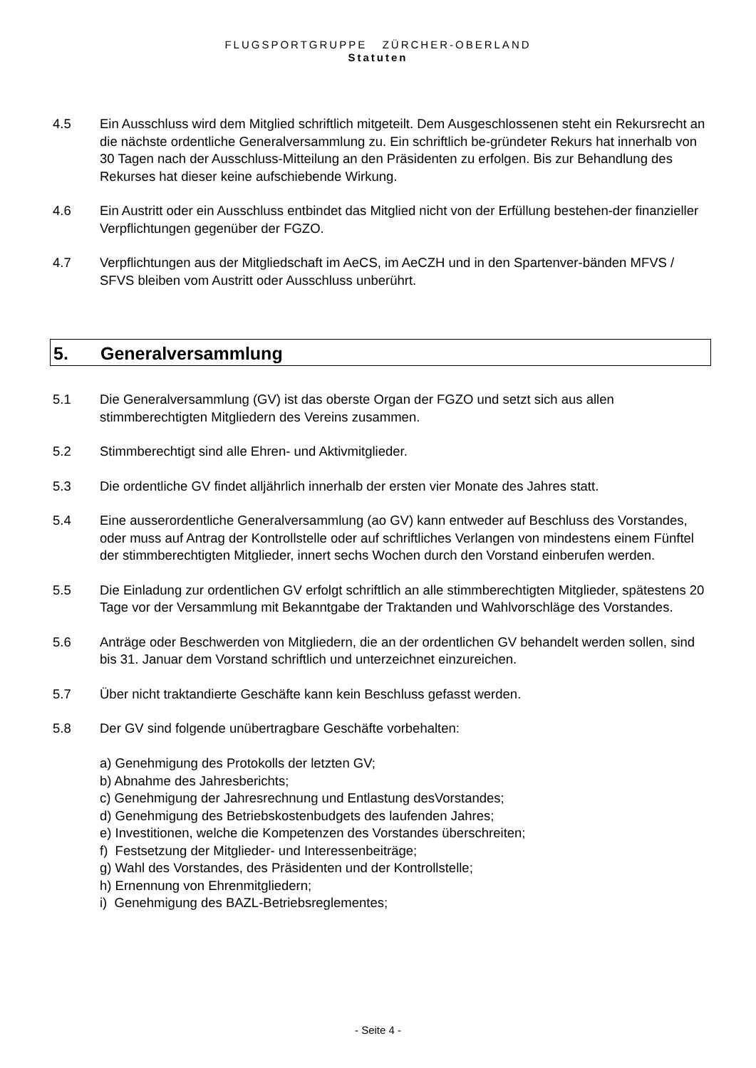FLUGSPORTGRUPPE ZÜRCHER-OBERLAND
Statuten
4.5 Ein Ausschluss wird dem Mitglied schriftlich mitgeteilt. Dem Ausgeschlossenen steht ein Rekursrecht an die nächste ordentliche Generalversammlung zu. Ein schriftlich be-gründeter Rekurs hat innerhalb von 30 Tagen nach der Ausschluss-Mitteilung an den Präsidenten zu erfolgen. Bis zur Behandlung des Rekurses hat dieser keine aufschiebende Wirkung.
4.6 Ein Austritt oder ein Ausschluss entbindet das Mitglied nicht von der Erfüllung bestehen-der finanzieller Verpflichtungen gegenüber der FGZO.
4.7 Verpflichtungen aus der Mitgliedschaft im AeCS, im AeCZH und in den Spartenver-bänden MFVS / SFVS bleiben vom Austritt oder Ausschluss unberührt.
5. Generalversammlung
5.1 Die Generalversammlung (GV) ist das oberste Organ der FGZO und setzt sich aus allen stimmberechtigten Mitgliedern des Vereins zusammen.
5.2 Stimmberechtigt sind alle Ehren- und Aktivmitglieder.
5.3 Die ordentliche GV findet alljährlich innerhalb der ersten vier Monate des Jahres statt.
5.4 Eine ausserordentliche Generalversammlung (ao GV) kann entweder auf Beschluss des Vorstandes, oder muss auf Antrag der Kontrollstelle oder auf schriftliches Verlangen von mindestens einem Fünftel der stimmberechtigten Mitglieder, innert sechs Wochen durch den Vorstand einberufen werden.
5.5 Die Einladung zur ordentlichen GV erfolgt schriftlich an alle stimmberechtigten Mitglieder, spätestens 20 Tage vor der Versammlung mit Bekanntgabe der Traktanden und Wahlvorschläge des Vorstandes.
5.6 Anträge oder Beschwerden von Mitgliedern, die an der ordentlichen GV behandelt werden sollen, sind bis 31. Januar dem Vorstand schriftlich und unterzeichnet einzureichen.
5.7 Über nicht traktandierte Geschäfte kann kein Beschluss gefasst werden.
5.8 Der GV sind folgende unübertragbare Geschäfte vorbehalten:
a) Genehmigung des Protokolls der letzten GV;
b) Abnahme des Jahresberichts;
c) Genehmigung der Jahresrechnung und Entlastung desVorstandes;
d) Genehmigung des Betriebskostenbudgets des laufenden Jahres;
e) Investitionen, welche die Kompetenzen des Vorstandes überschreiten;
f) Festsetzung der Mitglieder- und Interessenbeiträge;
g) Wahl des Vorstandes, des Präsidenten und der Kontrollstelle;
h) Ernennung von Ehrenmitgliedern;
i) Genehmigung des BAZL-Betriebsreglementes;
- Seite 4 -